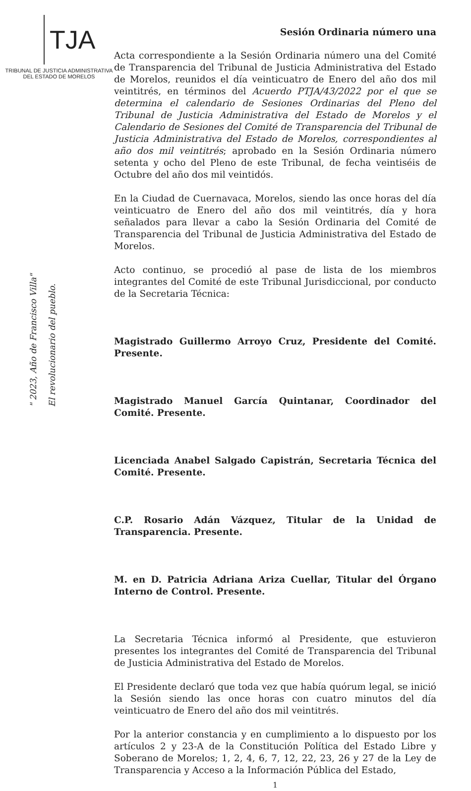TJA
TRIBUNAL DE JUSTICIA ADMINISTRATIVA
DEL ESTADO DE MORELOS
" 2023, Año de Francisco Villa"
El revolucionario del pueblo.
Sesión Ordinaria número una
Acta correspondiente a la Sesión Ordinaria número una del Comité de Transparencia del Tribunal de Justicia Administrativa del Estado de Morelos, reunidos el día veinticuatro de Enero del año dos mil veintitrés, en términos del Acuerdo PTJA/43/2022 por el que se determina el calendario de Sesiones Ordinarias del Pleno del Tribunal de Justicia Administrativa del Estado de Morelos y el Calendario de Sesiones del Comité de Transparencia del Tribunal de Justicia Administrativa del Estado de Morelos, correspondientes al año dos mil veintitrés; aprobado en la Sesión Ordinaria número setenta y ocho del Pleno de este Tribunal, de fecha veintiséis de Octubre del año dos mil veintidós.
En la Ciudad de Cuernavaca, Morelos, siendo las once horas del día veinticuatro de Enero del año dos mil veintitrés, día y hora señalados para llevar a cabo la Sesión Ordinaria del Comité de Transparencia del Tribunal de Justicia Administrativa del Estado de Morelos.
Acto continuo, se procedió al pase de lista de los miembros integrantes del Comité de este Tribunal Jurisdiccional, por conducto de la Secretaria Técnica:
Magistrado Guillermo Arroyo Cruz, Presidente del Comité. Presente.
Magistrado Manuel García Quintanar, Coordinador del Comité. Presente.
Licenciada Anabel Salgado Capistrán, Secretaria Técnica del Comité. Presente.
C.P. Rosario Adán Vázquez, Titular de la Unidad de Transparencia. Presente.
M. en D. Patricia Adriana Ariza Cuellar, Titular del Órgano Interno de Control. Presente.
La Secretaria Técnica informó al Presidente, que estuvieron presentes los integrantes del Comité de Transparencia del Tribunal de Justicia Administrativa del Estado de Morelos.
El Presidente declaró que toda vez que había quórum legal, se inició la Sesión siendo las once horas con cuatro minutos del día veinticuatro de Enero del año dos mil veintitrés.
Por la anterior constancia y en cumplimiento a lo dispuesto por los artículos 2 y 23-A de la Constitución Política del Estado Libre y Soberano de Morelos; 1, 2, 4, 6, 7, 12, 22, 23, 26 y 27 de la Ley de Transparencia y Acceso a la Información Pública del Estado,
1